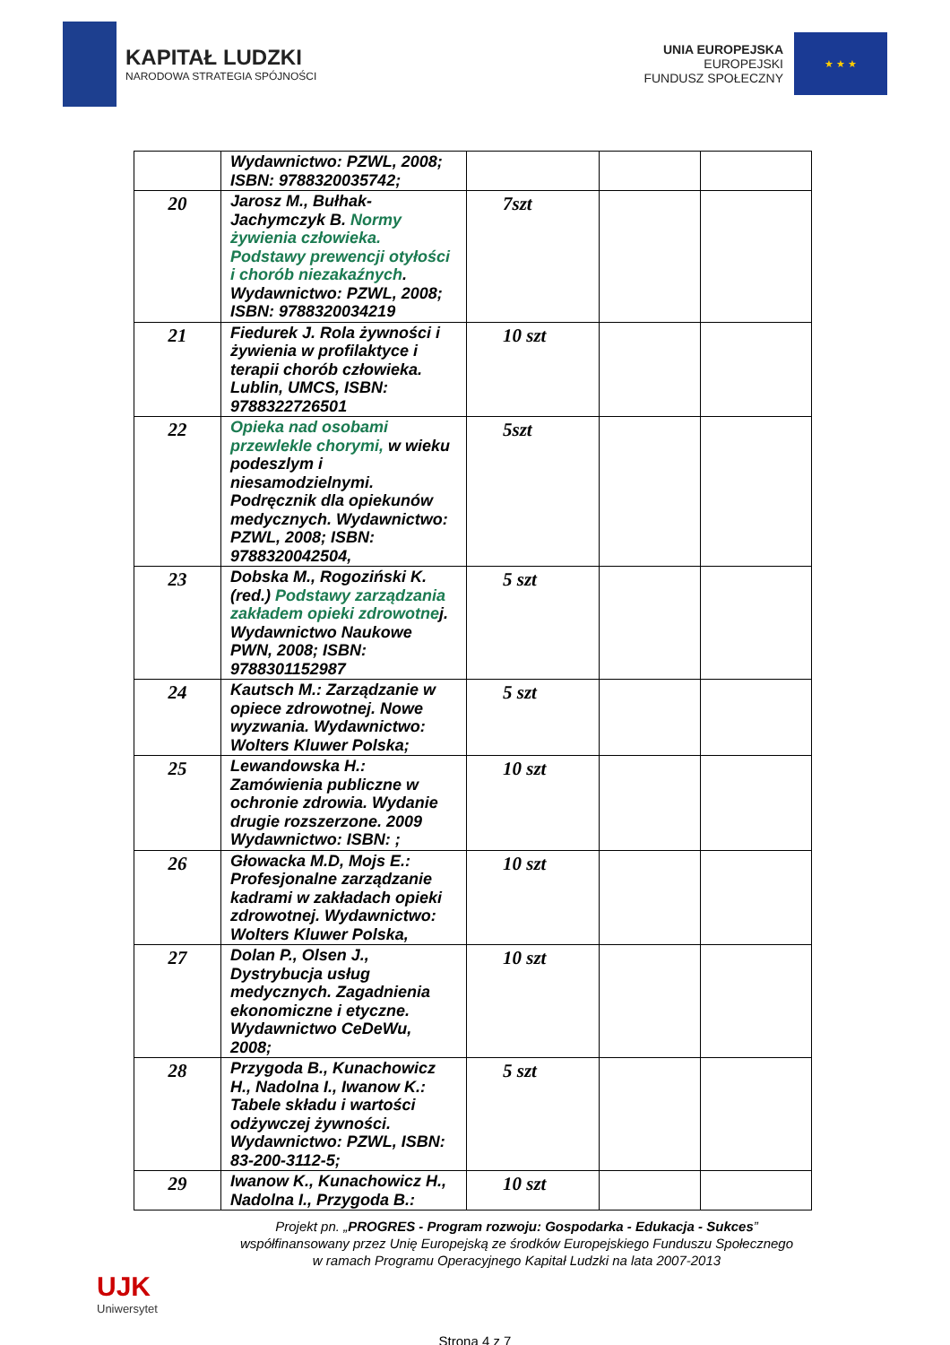KAPITAŁ LUDZKI
NARODOWA STRATEGIA SPÓJNOŚCI
UNIA EUROPEJSKA
EUROPEJSKI
FUNDUSZ SPOŁECZNY
★ ★ ★
| | Wydawnictwo: PZWL, 2008; ISBN: 9788320035742; | | | |
| 20 | Jarosz M., Bułhak-Jachymczyk B. Normy żywienia człowieka. Podstawy prewencji otyłości i chorób niezakaźnych . Wydawnictwo: PZWL, 2008; ISBN: 9788320034219 | 7szt | | |
| 21 | Fiedurek J. Rola żywności i żywienia w profilaktyce i terapii chorób człowieka. Lublin, UMCS, ISBN: 9788322726501 | 10 szt | | |
| 22 | Opieka nad osobami przewlekle chorymi, w wieku podeszlym i niesamodzielnymi. Podręcznik dla opiekunów medycznych. Wydawnictwo: PZWL, 2008; ISBN: 9788320042504, | 5szt | | |
| 23 | Dobska M., Rogoziński K.(red.) Podstawy zarządzania zakładem opieki zdrowotne j. Wydawnictwo Naukowe PWN, 2008; ISBN: 9788301152987 | 5 szt | | |
| 24 | Kautsch M.: Zarządzanie w opiece zdrowotnej. Nowe wyzwania. Wydawnictwo: Wolters Kluwer Polska; | 5 szt | | |
| 25 | Lewandowska H.: Zamówienia publiczne w ochronie zdrowia. Wydanie drugie rozszerzone. 2009 Wydawnictwo: ISBN: ; | 10 szt | | |
| 26 | Głowacka M.D, Mojs E.: Profesjonalne zarządzanie kadrami w zakładach opieki zdrowotnej. Wydawnictwo: Wolters Kluwer Polska, | 10 szt | | |
| 27 | Dolan P., Olsen J., Dystrybucja usług medycznych. Zagadnienia ekonomiczne i etyczne. Wydawnictwo CeDeWu, 2008; | 10 szt | | |
| 28 | Przygoda B., Kunachowicz H., Nadolna I., Iwanow K.: Tabele składu i wartości odżywczej żywności. Wydawnictwo: PZWL, ISBN: 83-200-3112-5; | 5 szt | | |
| 29 | Iwanow K., Kunachowicz H., Nadolna I., Przygoda B.: | 10 szt | | |
UJK
Uniwersytet
Projekt pn. „PROGRES - Program rozwoju: Gospodarka - Edukacja - Sukces”
współfinansowany przez Unię Europejską ze środków Europejskiego Funduszu Społecznego
w ramach Programu Operacyjnego Kapitał Ludzki na lata 2007-2013
Strona 4 z 7